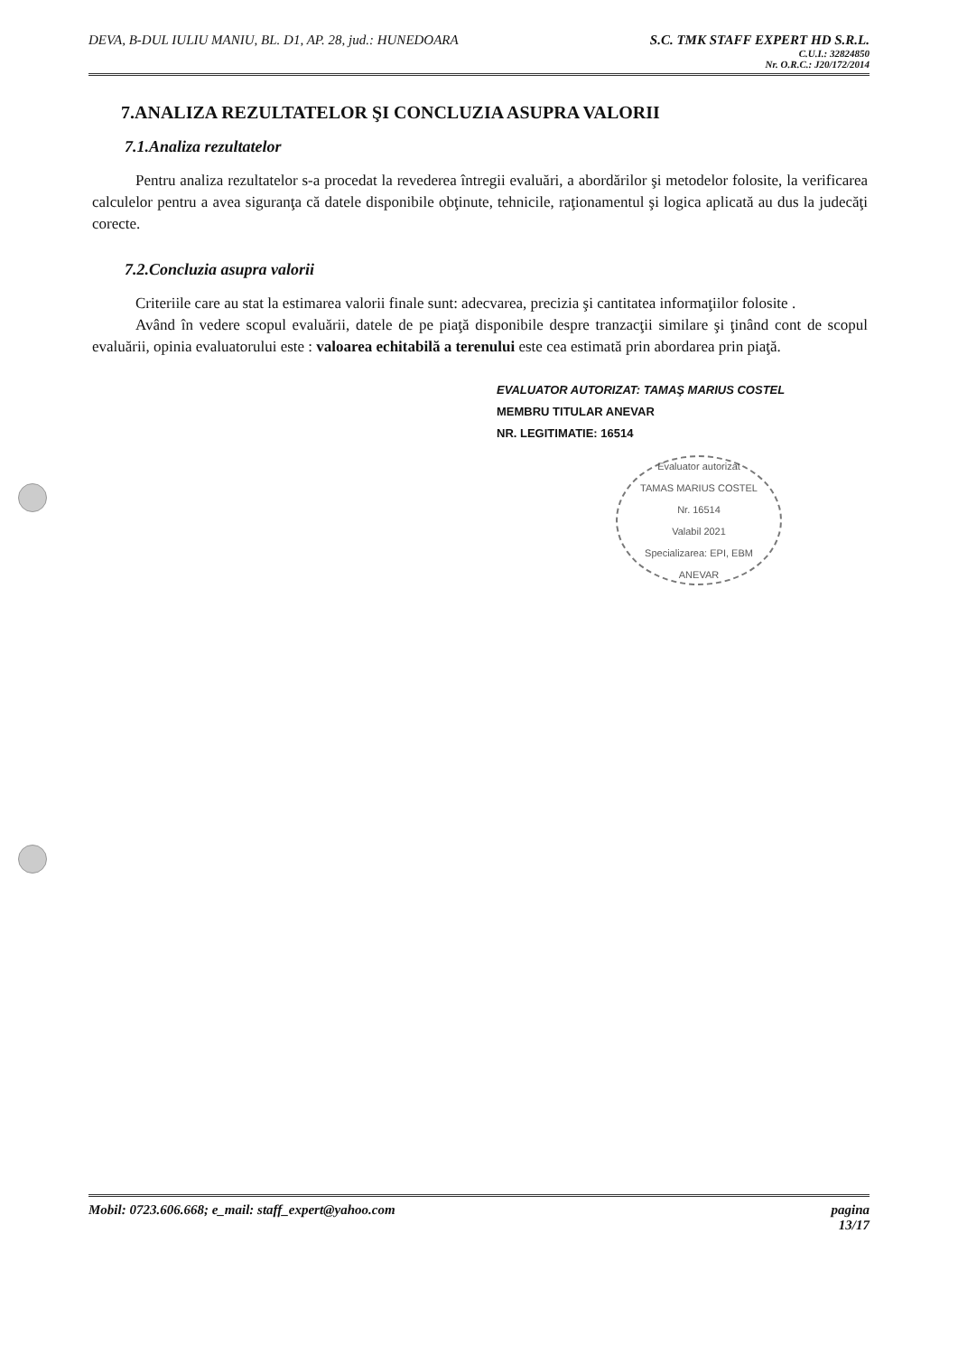DEVA, B-DUL IULIU MANIU, BL. D1, AP. 28, jud.: HUNEDOARA
S.C. TMK STAFF EXPERT HD S.R.L.
C.U.I.: 32824850
Nr. O.R.C.: J20/172/2014
7.ANALIZA REZULTATELOR ŞI CONCLUZIA ASUPRA VALORII
7.1.Analiza rezultatelor
Pentru analiza rezultatelor s-a procedat la revederea întregii evaluări, a abordărilor şi metodelor folosite, la verificarea calculelor pentru a avea siguranţa că datele disponibile obţinute, tehnicile, raţionamentul şi logica aplicată au dus la judecăţi corecte.
7.2.Concluzia asupra valorii
Criteriile care au stat la estimarea valorii finale sunt: adecvarea, precizia şi cantitatea informaţiilor folosite .
Având în vedere scopul evaluării, datele de pe piaţă disponibile despre tranzacţii similare şi ţinând cont de scopul evaluării, opinia evaluatorului este : valoarea echitabilă a terenului este cea estimată prin abordarea prin piaţă.
EVALUATOR AUTORIZAT: TAMAŞ MARIUS COSTEL
MEMBRU TITULAR ANEVAR
NR. LEGITIMATIE: 16514
Evaluator autorizat
TAMAS MARIUS COSTEL
Nr. 16514
Valabil 2021
Specializarea: EPI, EBM
ANEVAR
Mobil: 0723.606.668; e_mail: staff_expert@yahoo.com
pagina
13/17